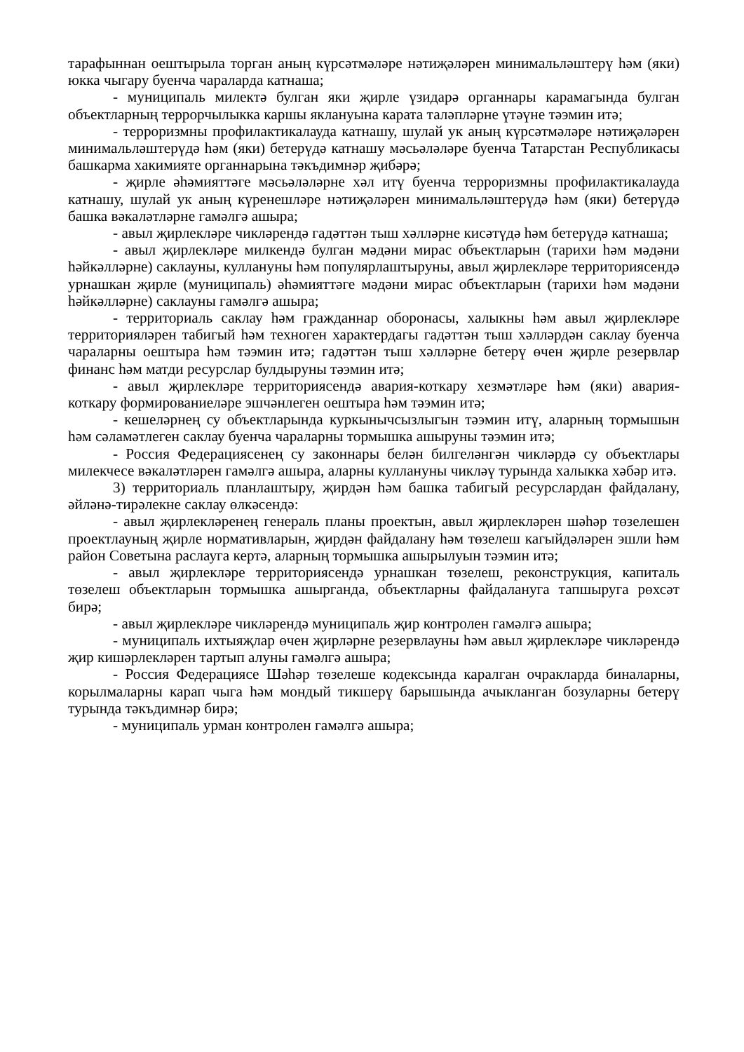тарафыннан оештырыла торган аның күрсәтмәләре нәтиҗәләрен минимальләштерү һәм (яки) юкка чыгару буенча чараларда катнаша;
- муниципаль милектә булган яки җирле үзидарә органнары карамагында булган объектларның террорчылыкка каршы яклануына карата таләпләрне үтәүне тәэмин итә;
- терроризмны профилактикалауда катнашу, шулай ук аның күрсәтмәләре нәтиҗәләрен минимальләштерүдә һәм (яки) бетерүдә катнашу мәсьәләләре буенча Татарстан Республикасы башкарма хакимияте органнарына тәкъдимнәр җибәрә;
- җирле әһәмияттәге мәсьәләләрне хәл итү буенча терроризмны профилактикалауда катнашу, шулай ук аның күренешләре нәтиҗәләрен минимальләштерүдә һәм (яки) бетерүдә башка вәкаләтләрне гамәлгә ашыра;
- авыл җирлекләре чикләрендә гадәттән тыш хәлләрне кисәтүдә һәм бетерүдә катнаша;
- авыл җирлекләре милкендә булган мәдәни мирас объектларын (тарихи һәм мәдәни һәйкәлләрне) саклауны, куллануны һәм популярлаштыруны, авыл җирлекләре территориясендә урнашкан җирле (муниципаль) әһәмияттәге мәдәни мирас объектларын (тарихи һәм мәдәни һәйкәлләрне) саклауны гамәлгә ашыра;
- территориаль саклау һәм гражданнар оборонасы, халыкны һәм авыл җирлекләре территорияләрен табигый һәм техноген характердагы гадәттән тыш хәлләрдән саклау буенча чараларны оештыра һәм тәэмин итә; гадәттән тыш хәлләрне бетерү өчен җирле резервлар финанс һәм матди ресурслар булдыруны тәэмин итә;
- авыл җирлекләре территориясендә авария-коткару хезмәтләре һәм (яки) авария-коткару формированиеләре эшчәнлеген оештыра һәм тәэмин итә;
- кешеләрнең су объектларында куркынычсызлыгын тәэмин итү, аларның тормышын һәм сәламәтлеген саклау буенча чараларны тормышка ашыруны тәэмин итә;
- Россия Федерациясенең су законнары белән билгеләнгән чикләрдә су объектлары милекчесе вәкаләтләрен гамәлгә ашыра, аларны куллануны чикләү турында халыкка хәбәр итә.
3) территориаль планлаштыру, җирдән һәм башка табигый ресурслардан файдалану, әйләнә-тирәлекне саклау өлкәсендә:
- авыл җирлекләренең генераль планы проектын, авыл җирлекләрен шәһәр төзелешен проектлауның җирле нормативларын, җирдән файдалану һәм төзелеш кагыйдәләрен эшли һәм район Советына раслауга кертә, аларның тормышка ашырылуын тәэмин итә;
- авыл җирлекләре территориясендә урнашкан төзелеш, реконструкция, капиталь төзелеш объектларын тормышка ашырганда, объектларны файдалануга тапшыруга рөхсәт бирә;
- авыл җирлекләре чикләрендә муниципаль җир контролен гамәлгә ашыра;
- муниципаль ихтыяҗлар өчен җирләрне резервлауны һәм авыл җирлекләре чикләрендә җир кишәрлекләрен тартып алуны гамәлгә ашыра;
- Россия Федерациясе Шәһәр төзелеше кодексында каралган очракларда биналарны, корылмаларны карап чыга һәм мондый тикшерү барышында ачыкланган бозуларны бетерү турында тәкъдимнәр бирә;
- муниципаль урман контролен гамәлгә ашыра;